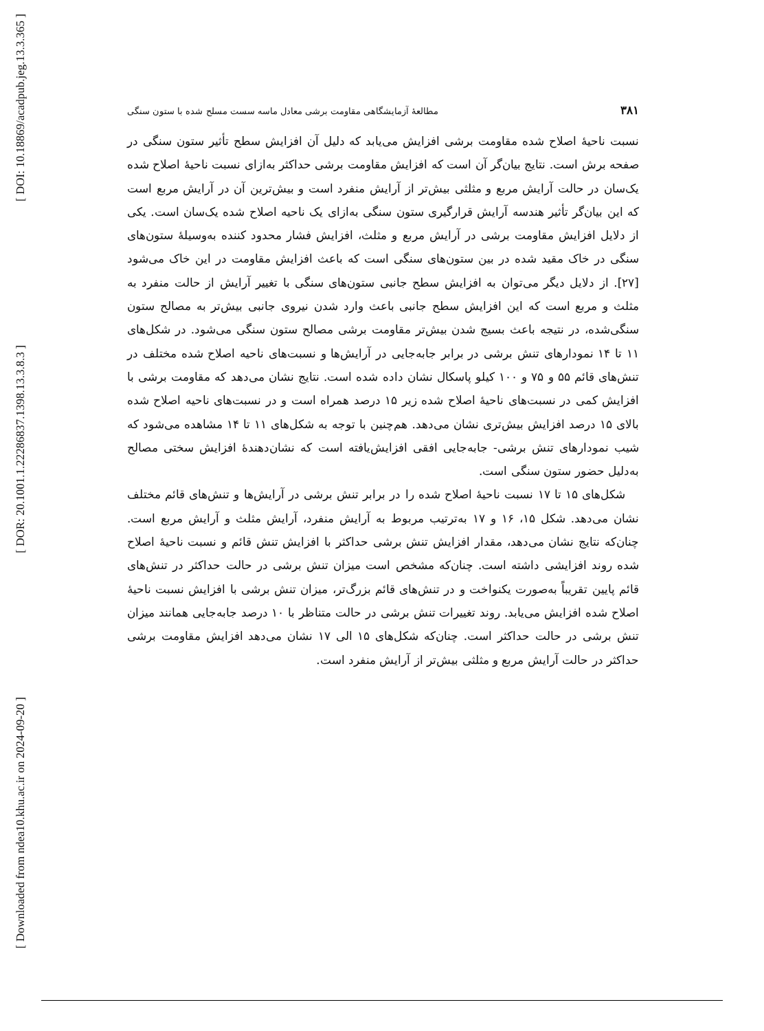[ DOI: 10.18869/acadpub.jeg.13.3.365 ]
[ DOR: 20.1001.1.22286837.1398.13.3.8.3 ]
[ Downloaded from ndea10.khu.ac.ir on 2024-09-20 ]
مطالعهٔ آزمایشگاهی مقاومت برشی معادل ماسه سست مسلح شده با ستون سنگی ۳۸۱
نسبت ناحیهٔ اصلاح شده مقاومت برشی افزایش می‌یابد که دلیل آن افزایش سطح تأثیر ستون سنگی در صفحه برش است. نتایج بیان‌گر آن است که افزایش مقاومت برشی حداکثر به‌ازای نسبت ناحیهٔ اصلاح شده یک‌سان در حالت آرایش مربع و مثلثی بیش‌تر از آرایش منفرد است و بیش‌ترین آن در آرایش مربع است که این بیان‌گر تأثیر هندسه آرایش قرارگیری ستون سنگی به‌ازای یک ناحیه اصلاح شده یک‌سان است. یکی از دلایل افزایش مقاومت برشی در آرایش مربع و مثلث، افزایش فشار محدود کننده به‌وسیلهٔ ستون‌های سنگی در خاک مقید شده در بین ستون‌های سنگی است که باعث افزایش مقاومت در این خاک می‌شود [۲۷]. از دلایل دیگر می‌توان به افزایش سطح جانبی ستون‌های سنگی با تغییر آرایش از حالت منفرد به مثلث و مربع است که این افزایش سطح جانبی باعث وارد شدن نیروی جانبی بیش‌تر به مصالح ستون سنگی‌شده، در نتیجه باعث بسیج شدن بیش‌تر مقاومت برشی مصالح ستون سنگی می‌شود. در شکل‌های ۱۱ تا ۱۴ نمودارهای تنش برشی در برابر جابه‌جایی در آرایش‌ها و نسبت‌های ناحیه اصلاح شده مختلف در تنش‌های قائم ۵۵ و ۷۵ و ۱۰۰ کیلو پاسکال نشان داده شده است. نتایج نشان می‌دهد که مقاومت برشی با افزایش کمی در نسبت‌های ناحیهٔ اصلاح شده زیر ۱۵ درصد همراه است و در نسبت‌های ناحیه اصلاح شده بالای ۱۵ درصد افزایش بیش‌تری نشان می‌دهد. هم‌چنین با توجه به شکل‌های ۱۱ تا ۱۴ مشاهده می‌شود که شیب نمودارهای تنش برشی- جابه‌جایی افقی افزایش‌یافته است که نشان‌دهندهٔ افزایش سختی مصالح به‌دلیل حضور ستون سنگی است.
شکل‌های ۱۵ تا ۱۷ نسبت ناحیهٔ اصلاح شده را در برابر تنش برشی در آرایش‌ها و تنش‌های قائم مختلف نشان می‌دهد. شکل ۱۵، ۱۶ و ۱۷ به‌ترتیب مربوط به آرایش منفرد، آرایش مثلث و آرایش مربع است. چنان‌که نتایج نشان می‌دهد، مقدار افزایش تنش برشی حداکثر با افزایش تنش قائم و نسبت ناحیهٔ اصلاح شده روند افزایشی داشته است. چنان‌که مشخص است میزان تنش برشی در حالت حداکثر در تنش‌های قائم پایین تقریباً به‌صورت یکنواخت و در تنش‌های قائم بزرگ‌تر، میزان تنش برشی با افزایش نسبت ناحیهٔ اصلاح شده افزایش می‌یابد. روند تغییرات تنش برشی در حالت متناظر با ۱۰ درصد جابه‌جایی همانند میزان تنش برشی در حالت حداکثر است. چنان‌که شکل‌های ۱۵ الی ۱۷ نشان می‌دهد افزایش مقاومت برشی حداکثر در حالت آرایش مربع و مثلثی بیش‌تر از آرایش منفرد است.